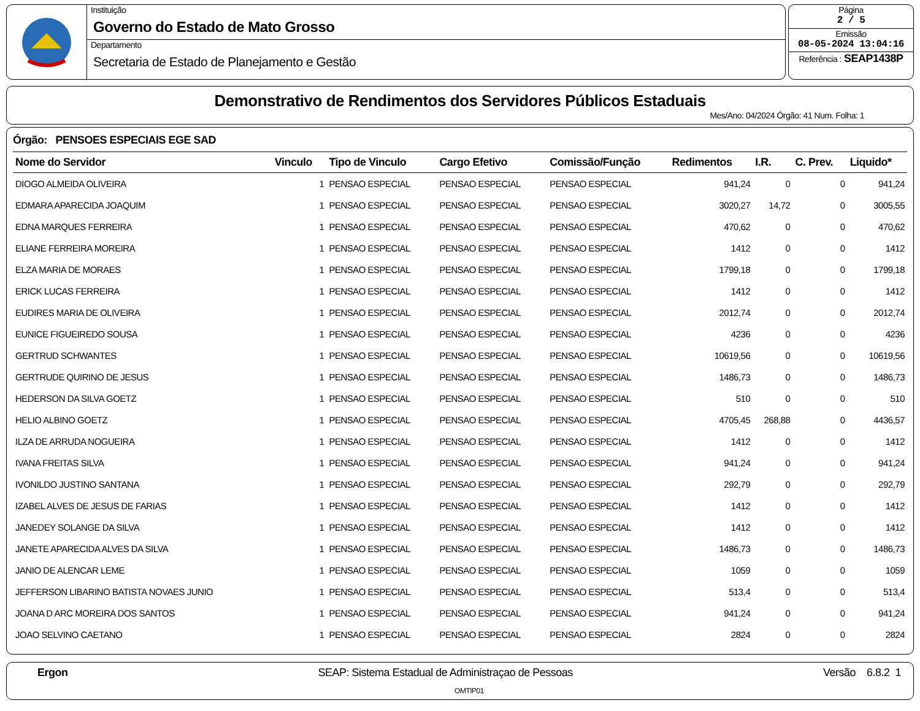Instituição
Governo do Estado de Mato Grosso
Departamento
Secretaria de Estado de Planejamento e Gestão
Página
2 / 5
Emissão
08-05-2024 13:04:16
Referência : SEAP1438P
Demonstrativo de Rendimentos dos Servidores Públicos Estaduais
Mes/Ano: 04/2024 Órgão: 41 Num. Folha: 1
Órgão: PENSOES ESPECIAIS EGE SAD
| Nome do Servidor | Vinculo | Tipo de Vinculo | Cargo Efetivo | Comissão/Função | Redimentos | I.R. | C. Prev. | Liquido* |
| --- | --- | --- | --- | --- | --- | --- | --- | --- |
| DIOGO ALMEIDA OLIVEIRA | 1 | PENSAO ESPECIAL | PENSAO ESPECIAL | PENSAO ESPECIAL | 941,24 | 0 | 0 | 941,24 |
| EDMARA APARECIDA JOAQUIM | 1 | PENSAO ESPECIAL | PENSAO ESPECIAL | PENSAO ESPECIAL | 3020,27 | 14,72 | 0 | 3005,55 |
| EDNA MARQUES FERREIRA | 1 | PENSAO ESPECIAL | PENSAO ESPECIAL | PENSAO ESPECIAL | 470,62 | 0 | 0 | 470,62 |
| ELIANE FERREIRA MOREIRA | 1 | PENSAO ESPECIAL | PENSAO ESPECIAL | PENSAO ESPECIAL | 1412 | 0 | 0 | 1412 |
| ELZA MARIA DE MORAES | 1 | PENSAO ESPECIAL | PENSAO ESPECIAL | PENSAO ESPECIAL | 1799,18 | 0 | 0 | 1799,18 |
| ERICK LUCAS FERREIRA | 1 | PENSAO ESPECIAL | PENSAO ESPECIAL | PENSAO ESPECIAL | 1412 | 0 | 0 | 1412 |
| EUDIRES MARIA DE OLIVEIRA | 1 | PENSAO ESPECIAL | PENSAO ESPECIAL | PENSAO ESPECIAL | 2012,74 | 0 | 0 | 2012,74 |
| EUNICE FIGUEIREDO SOUSA | 1 | PENSAO ESPECIAL | PENSAO ESPECIAL | PENSAO ESPECIAL | 4236 | 0 | 0 | 4236 |
| GERTRUD SCHWANTES | 1 | PENSAO ESPECIAL | PENSAO ESPECIAL | PENSAO ESPECIAL | 10619,56 | 0 | 0 | 10619,56 |
| GERTRUDE QUIRINO DE JESUS | 1 | PENSAO ESPECIAL | PENSAO ESPECIAL | PENSAO ESPECIAL | 1486,73 | 0 | 0 | 1486,73 |
| HEDERSON DA SILVA GOETZ | 1 | PENSAO ESPECIAL | PENSAO ESPECIAL | PENSAO ESPECIAL | 510 | 0 | 0 | 510 |
| HELIO ALBINO GOETZ | 1 | PENSAO ESPECIAL | PENSAO ESPECIAL | PENSAO ESPECIAL | 4705,45 | 268,88 | 0 | 4436,57 |
| ILZA DE ARRUDA NOGUEIRA | 1 | PENSAO ESPECIAL | PENSAO ESPECIAL | PENSAO ESPECIAL | 1412 | 0 | 0 | 1412 |
| IVANA FREITAS SILVA | 1 | PENSAO ESPECIAL | PENSAO ESPECIAL | PENSAO ESPECIAL | 941,24 | 0 | 0 | 941,24 |
| IVONILDO JUSTINO SANTANA | 1 | PENSAO ESPECIAL | PENSAO ESPECIAL | PENSAO ESPECIAL | 292,79 | 0 | 0 | 292,79 |
| IZABEL ALVES DE JESUS DE FARIAS | 1 | PENSAO ESPECIAL | PENSAO ESPECIAL | PENSAO ESPECIAL | 1412 | 0 | 0 | 1412 |
| JANEDEY SOLANGE DA SILVA | 1 | PENSAO ESPECIAL | PENSAO ESPECIAL | PENSAO ESPECIAL | 1412 | 0 | 0 | 1412 |
| JANETE APARECIDA ALVES DA SILVA | 1 | PENSAO ESPECIAL | PENSAO ESPECIAL | PENSAO ESPECIAL | 1486,73 | 0 | 0 | 1486,73 |
| JANIO DE ALENCAR LEME | 1 | PENSAO ESPECIAL | PENSAO ESPECIAL | PENSAO ESPECIAL | 1059 | 0 | 0 | 1059 |
| JEFFERSON LIBARINO BATISTA NOVAES JUNIO | 1 | PENSAO ESPECIAL | PENSAO ESPECIAL | PENSAO ESPECIAL | 513,4 | 0 | 0 | 513,4 |
| JOANA D ARC MOREIRA DOS SANTOS | 1 | PENSAO ESPECIAL | PENSAO ESPECIAL | PENSAO ESPECIAL | 941,24 | 0 | 0 | 941,24 |
| JOAO SELVINO CAETANO | 1 | PENSAO ESPECIAL | PENSAO ESPECIAL | PENSAO ESPECIAL | 2824 | 0 | 0 | 2824 |
Ergon SEAP: Sistema Estadual de Administraçao de Pessoas Versão 6.8.2 1
OMTIP01